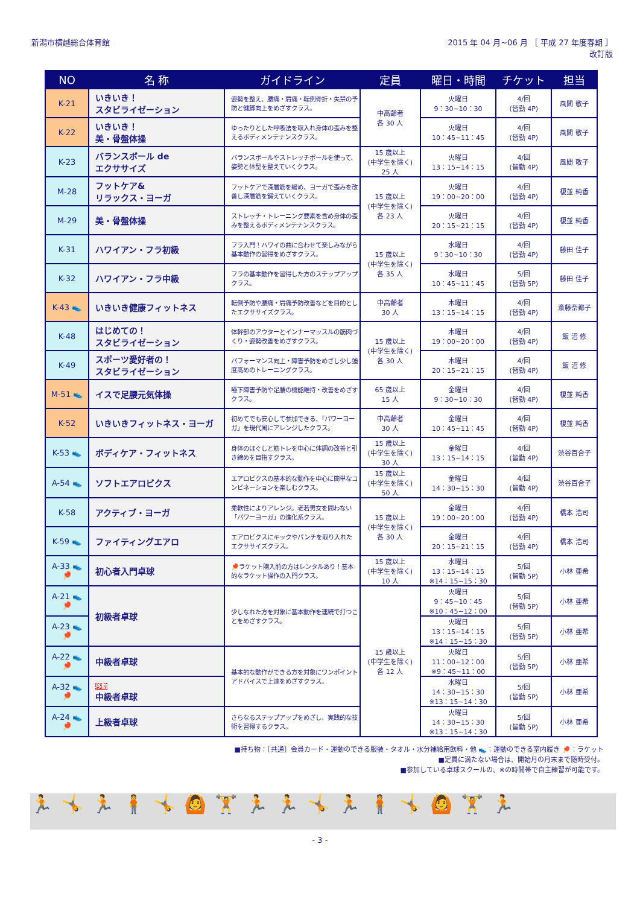新潟市横越総合体育館 2015 年 04 月~06 月 ［ 平成 27 年度春期 ］
改訂版
| NO | 名 称 | ガイドライン | 定員 | 曜日・時間 | チケット | 担当 |
| --- | --- | --- | --- | --- | --- | --- |
| K-21 | いきいき！ スタビライゼーション | 姿勢を整え、腰痛・肩痛・転倒骨折・失禁の予防と健脚向上をめざすクラス。 | 中高齢者 各 30 人 | 火曜日 9：30~10：30 | 4/回 (皆勤 4P) | 風間 敬子 |
| K-22 | いきいき！ 美・骨盤体操 | ゆったりとした呼吸法を取入れ身体の歪みを整えるボディメンテナンスクラス。 | | 火曜日 10：45~11：45 | 4/回 (皆勤 4P) | 風間 敬子 |
| K-23 | バランスボール de エクササイズ | バランスボールやストレッチポールを使って、姿勢と体型を整えていくクラス。 | 15 歳以上 (中学生を除く) 25 人 | 火曜日 13：15~14：15 | 4/回 (皆勤 4P) | 風間 敬子 |
| M-28 | フットケア& リラックス・ヨーガ | フットケアで深層筋を緩め、ヨーガで歪みを改善し深層筋を鍛えていくクラス。 | 15 歳以上 (中学生を除く) 各 23 人 | 火曜日 19：00~20：00 | 4/回 (皆勤 4P) | 榎並 純香 |
| M-29 | 美・骨盤体操 | ストレッチ・トレーニング要素を含め身体の歪みを整えるボディメンテナンスクラス。 | | 火曜日 20：15~21：15 | 4/回 (皆勤 4P) | 榎並 純香 |
| K-31 | ハワイアン・フラ初級 | フラ入門！ハワイの曲に合わせて楽しみながら基本動作の習得をめざすクラス。 | 15 歳以上 (中学生を除く) 各 35 人 | 水曜日 9：30~10：30 | 4/回 (皆勤 4P) | 藤田 佳子 |
| K-32 | ハワイアン・フラ中級 | フラの基本動作を習得した方のステップアップクラス。 | | 水曜日 10：45~11：45 | 5/回 (皆勤 5P) | 藤田 佳子 |
| K-43 👟 | いきいき健康フィットネス | 転倒予防や腰痛・肩痛予防改善などを目的としたエクササイズクラス。 | 中高齢者 30 人 | 木曜日 13：15~14：15 | 4/回 (皆勤 4P) | 斎藤奈都子 |
| K-48 | はじめての！ スタビライゼーション | 体幹部のアウターとインナーマッスルの筋肉づくり・姿勢改善をめざすクラス。 | 15 歳以上 (中学生を除く) 各 30 人 | 木曜日 19：00~20：00 | 4/回 (皆勤 4P) | 飯 沼 修 |
| K-49 | スポーツ愛好者の！ スタビライゼーション | パフォーマンス向上・障害予防をめざし少し強度高めのトレーニングクラス。 | | 木曜日 20：15~21：15 | 4/回 (皆勤 4P) | 飯 沼 修 |
| M-51 👟 | イスで足腰元気体操 | 嚥下障害予防や足腰の機能維持・改善をめざすクラス。 | 65 歳以上 15 人 | 金曜日 9：30~10：30 | 4/回 (皆勤 4P) | 榎並 純香 |
| K-52 | いきいきフィットネス・ヨーガ | 初めてでも安心して参加できる、「パワーヨーガ」を現代風にアレンジしたクラス。 | 中高齢者 30 人 | 金曜日 10：45~11：45 | 4/回 (皆勤 4P) | 榎並 純香 |
| K-53 👟 | ボディケア・フィットネス | 身体のほぐしと筋トレを中心に体調の改善と引き締めを目指すクラス。 | 15 歳以上 (中学生を除く) 30 人 | 金曜日 13：15~14：15 | 4/回 (皆勤 4P) | 渋谷百合子 |
| A-54 👟 | ソフトエアロビクス | エアロビクスの基本的な動作を中心に簡単なコンビネーションを楽しむクラス。 | 15 歳以上 (中学生を除く) 50 人 | 金曜日 14：30~15：30 | 4/回 (皆勤 4P) | 渋谷百合子 |
| K-58 | アクティブ・ヨーガ | 柔軟性によりアレンジ。老若男女を問わない「パワーヨーガ」の進化系クラス。 | 15 歳以上 (中学生を除く) 各 30 人 | 金曜日 19：00~20：00 | 4/回 (皆勤 4P) | 橋本 浩司 |
| K-59 👟 | ファイティングエアロ | エアロビクスにキックやパンチを取り入れたエクササイズクラス。 | | 金曜日 20：15~21：15 | 4/回 (皆勤 4P) | 橋本 浩司 |
| A-33 👟🏓 | 初心者入門卓球 | 🏓ラケット購入前の方はレンタルあり！基本的なラケット操作の入門クラス。 | 15 歳以上 (中学生を除く) 10 人 | 水曜日 13：15~14：15 ※14：15~15：30 | 5/回 (皆勤 5P) | 小林 亜希 |
| A-21 👟🏓 | 初級者卓球 | 少しなれた方を対象に基本動作を連続で打つことをめざすクラス。 | 15 歳以上 (中学生を除く) 各 12 人 | 火曜日 9：45~10：45 ※10：45~12：00 | 5/回 (皆勤 5P) | 小林 亜希 |
| A-23 👟🏓 | | | | 火曜日 13：15~14：15 ※14：15~15：30 | 5/回 (皆勤 5P) | 小林 亜希 |
| A-22 👟🏓 | 中級者卓球 | 基本的な動作ができる方を対象にワンポイントアドバイスで上達をめざすクラス。 | | 火曜日 11：00~12：00 ※9：45~11：00 | 5/回 (皆勤 5P) | 小林 亜希 |
| A-32 👟🏓 | 移動 中級者卓球 | | | 水曜日 14：30~15：30 ※13：15~14：30 | 5/回 (皆勤 5P) | 小林 亜希 |
| A-24 👟🏓 | 上級者卓球 | さらなるステップアップをめざし、実践的な技術を習得するクラス。 | | 火曜日 14：30~15：30 ※13：15~14：30 | 5/回 (皆勤 5P) | 小林 亜希 |
■持ち物：［共通］会員カード・運動のできる服装・タオル・水分補給用飲料・他 👟：運動のできる室内履き 🏓：ラケット
■定員に満たない場合は、開始月の月末まで随時受付。
■参加している卓球スクールの、※の時間帯で自主練習が可能です。
🏃🤸🏃🧍🤸🙆🏋🏃🏃🤸🏃🧍🤸🙆🏋🏃
- 3 -